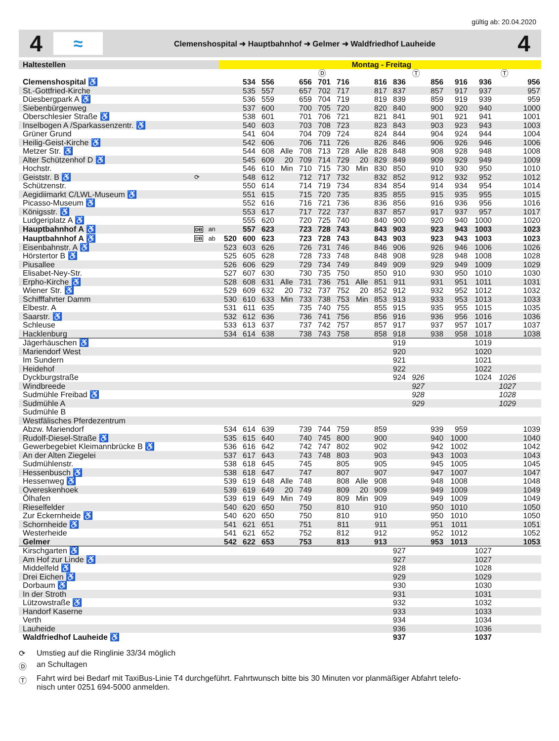gültig ab: 20.04.2020
4
≈
Clemenshospital ➜ Hauptbahnhof ➜ Gelmer ➜ Waldfriedhof Lauheide
4
| Haltestellen | | | Montag - Freitag | | | | | | | | | | | | | | | |
| --- | --- | --- | --- | --- | --- | --- | --- | --- | --- | --- | --- | --- | --- | --- | --- | --- | --- | --- |
| | | | | | | | | Ⓓ | | | | | Ⓣ | | | | Ⓣ | |
| Clemenshospital ♿ | | | | 534 | 556 | | 656 | 701 | 716 | | 816 | 836 | | 856 | 916 | 936 | | 956 |
| St.-Gottfried-Kirche | | | | 535 | 557 | | 657 | 702 | 717 | | 817 | 837 | | 857 | 917 | 937 | | 957 |
| Düesbergpark A ♿ | | | | 536 | 559 | | 659 | 704 | 719 | | 819 | 839 | | 859 | 919 | 939 | | 959 |
| Siebenbürgenweg | | | | 537 | 600 | | 700 | 705 | 720 | | 820 | 840 | | 900 | 920 | 940 | | 1000 |
| Oberschlesier Straße ♿ | | | | 538 | 601 | | 701 | 706 | 721 | | 821 | 841 | | 901 | 921 | 941 | | 1001 |
| Inselbogen A /Sparkassenzentr. ♿ | | | | 540 | 603 | | 703 | 708 | 723 | | 823 | 843 | | 903 | 923 | 943 | | 1003 |
| Grüner Grund | | | | 541 | 604 | | 704 | 709 | 724 | | 824 | 844 | | 904 | 924 | 944 | | 1004 |
| Heilig-Geist-Kirche ♿ | | | | 542 | 606 | | 706 | 711 | 726 | | 826 | 846 | | 906 | 926 | 946 | | 1006 |
| Metzer Str. ♿ | | | | 544 | 608 | Alle | 708 | 713 | 728 | Alle | 828 | 848 | | 908 | 928 | 948 | | 1008 |
| Alter Schützenhof D ♿ | | | | 545 | 609 | 20 | 709 | 714 | 729 | 20 | 829 | 849 | | 909 | 929 | 949 | | 1009 |
| Hochstr. | | | | 546 | 610 | Min | 710 | 715 | 730 | Min | 830 | 850 | | 910 | 930 | 950 | | 1010 |
| Geiststr. B ♿ | ⟳ | | | 548 | 612 | | 712 | 717 | 732 | | 832 | 852 | | 912 | 932 | 952 | | 1012 |
| Schützenstr. | | | | 550 | 614 | | 714 | 719 | 734 | | 834 | 854 | | 914 | 934 | 954 | | 1014 |
| Aegidiimarkt C/LWL-Museum ♿ | | | | 551 | 615 | | 715 | 720 | 735 | | 835 | 855 | | 915 | 935 | 955 | | 1015 |
| Picasso-Museum ♿ | | | | 552 | 616 | | 716 | 721 | 736 | | 836 | 856 | | 916 | 936 | 956 | | 1016 |
| Königsstr. ♿ | | | | 553 | 617 | | 717 | 722 | 737 | | 837 | 857 | | 917 | 937 | 957 | | 1017 |
| Ludgeriplatz A ♿ | | | | 555 | 620 | | 720 | 725 | 740 | | 840 | 900 | | 920 | 940 | 1000 | | 1020 |
| Hauptbahnhof A ♿ | DB | an | | 557 | 623 | | 723 | 728 | 743 | | 843 | 903 | | 923 | 943 | 1003 | | 1023 |
| Hauptbahnhof A ♿ | DB | ab | 520 | 600 | 623 | | 723 | 728 | 743 | | 843 | 903 | | 923 | 943 | 1003 | | 1023 |
| Eisenbahnstr. A ♿ | | | 523 | 603 | 626 | | 726 | 731 | 746 | | 846 | 906 | | 926 | 946 | 1006 | | 1026 |
| Hörstertor B ♿ | | | 525 | 605 | 628 | | 728 | 733 | 748 | | 848 | 908 | | 928 | 948 | 1008 | | 1028 |
| Piusallee | | | 526 | 606 | 629 | | 729 | 734 | 749 | | 849 | 909 | | 929 | 949 | 1009 | | 1029 |
| Elisabet-Ney-Str. | | | 527 | 607 | 630 | | 730 | 735 | 750 | | 850 | 910 | | 930 | 950 | 1010 | | 1030 |
| Erpho-Kirche ♿ | | | 528 | 608 | 631 | Alle | 731 | 736 | 751 | Alle | 851 | 911 | | 931 | 951 | 1011 | | 1031 |
| Wiener Str. ♿ | | | 529 | 609 | 632 | 20 | 732 | 737 | 752 | 20 | 852 | 912 | | 932 | 952 | 1012 | | 1032 |
| Schifffahrter Damm | | | 530 | 610 | 633 | Min | 733 | 738 | 753 | Min | 853 | 913 | | 933 | 953 | 1013 | | 1033 |
| Elbestr. A | | | 531 | 611 | 635 | | 735 | 740 | 755 | | 855 | 915 | | 935 | 955 | 1015 | | 1035 |
| Saarstr. ♿ | | | 532 | 612 | 636 | | 736 | 741 | 756 | | 856 | 916 | | 936 | 956 | 1016 | | 1036 |
| Schleuse | | | 533 | 613 | 637 | | 737 | 742 | 757 | | 857 | 917 | | 937 | 957 | 1017 | | 1037 |
| Hacklenburg | | | 534 | 614 | 638 | | 738 | 743 | 758 | | 858 | 918 | | 938 | 958 | 1018 | | 1038 |
| Jägerhäuschen ♿ | | | | | | | | | | | | 919 | | | | 1019 | | |
| Mariendorf West | | | | | | | | | | | | 920 | | | | 1020 | | |
| Im Sundern | | | | | | | | | | | | 921 | | | | 1021 | | |
| Heidehof | | | | | | | | | | | | 922 | | | | 1022 | | |
| Dyckburgstraße | | | | | | | | | | | | 924 | 926 | | | 1024 | 1026 | |
| Windbreede | | | | | | | | | | | | | 927 | | | | 1027 | |
| Sudmühle Freibad ♿ | | | | | | | | | | | | | 928 | | | | 1028 | |
| Sudmühle A | | | | | | | | | | | | | 929 | | | | 1029 | |
| Sudmühle B | | | | | | | | | | | | | | | | | | |
| Westfälisches Pferdezentrum | | | | | | | | | | | | | | | | | | |
| Abzw. Mariendorf | | | 534 | 614 | 639 | | 739 | 744 | 759 | | 859 | | | 939 | 959 | | | 1039 |
| Rudolf-Diesel-Straße ♿ | | | 535 | 615 | 640 | | 740 | 745 | 800 | | 900 | | | 940 | 1000 | | | 1040 |
| Gewerbegebiet Kleimannbrücke B ♿ | | | 536 | 616 | 642 | | 742 | 747 | 802 | | 902 | | | 942 | 1002 | | | 1042 |
| An der Alten Ziegelei | | | 537 | 617 | 643 | | 743 | 748 | 803 | | 903 | | | 943 | 1003 | | | 1043 |
| Sudmühlenstr. | | | 538 | 618 | 645 | | 745 | | 805 | | 905 | | | 945 | 1005 | | | 1045 |
| Hessenbusch ♿ | | | 538 | 618 | 647 | | 747 | | 807 | | 907 | | | 947 | 1007 | | | 1047 |
| Hessenweg ♿ | | | 539 | 619 | 648 | Alle | 748 | | 808 | Alle | 908 | | | 948 | 1008 | | | 1048 |
| Overeskenhoek | | | 539 | 619 | 649 | 20 | 749 | | 809 | 20 | 909 | | | 949 | 1009 | | | 1049 |
| Ölhafen | | | 539 | 619 | 649 | Min | 749 | | 809 | Min | 909 | | | 949 | 1009 | | | 1049 |
| Rieselfelder | | | 540 | 620 | 650 | | 750 | | 810 | | 910 | | | 950 | 1010 | | | 1050 |
| Zur Eckernheide ♿ | | | 540 | 620 | 650 | | 750 | | 810 | | 910 | | | 950 | 1010 | | | 1050 |
| Schornheide ♿ | | | 541 | 621 | 651 | | 751 | | 811 | | 911 | | | 951 | 1011 | | | 1051 |
| Westerheide | | | 541 | 621 | 652 | | 752 | | 812 | | 912 | | | 952 | 1012 | | | 1052 |
| Gelmer | | | 542 | 622 | 653 | | 753 | | 813 | | 913 | | | 953 | 1013 | | | 1053 |
| Kirschgarten ♿ | | | | | | | | | | | | 927 | | | | 1027 | | |
| Am Hof zur Linde ♿ | | | | | | | | | | | | 927 | | | | 1027 | | |
| Middelfeld ♿ | | | | | | | | | | | | 928 | | | | 1028 | | |
| Drei Eichen ♿ | | | | | | | | | | | | 929 | | | | 1029 | | |
| Dorbaum ♿ | | | | | | | | | | | | 930 | | | | 1030 | | |
| In der Stroth | | | | | | | | | | | | 931 | | | | 1031 | | |
| Lützowstraße ♿ | | | | | | | | | | | | 932 | | | | 1032 | | |
| Handorf Kaserne | | | | | | | | | | | | 933 | | | | 1033 | | |
| Verth | | | | | | | | | | | | 934 | | | | 1034 | | |
| Lauheide | | | | | | | | | | | | 936 | | | | 1036 | | |
| Waldfriedhof Lauheide ♿ | | | | | | | | | | | | 937 | | | | 1037 | | |
⟳ Umstieg auf die Ringlinie 33/34 möglich
Ⓓ an Schultagen
Ⓣ Fahrt wird bei Bedarf mit TaxiBus-Linie T4 durchgeführt. Fahrtwunsch bitte bis 30 Minuten vor planmäßiger Abfahrt telefo-
nisch unter 0251 694-5000 anmelden.